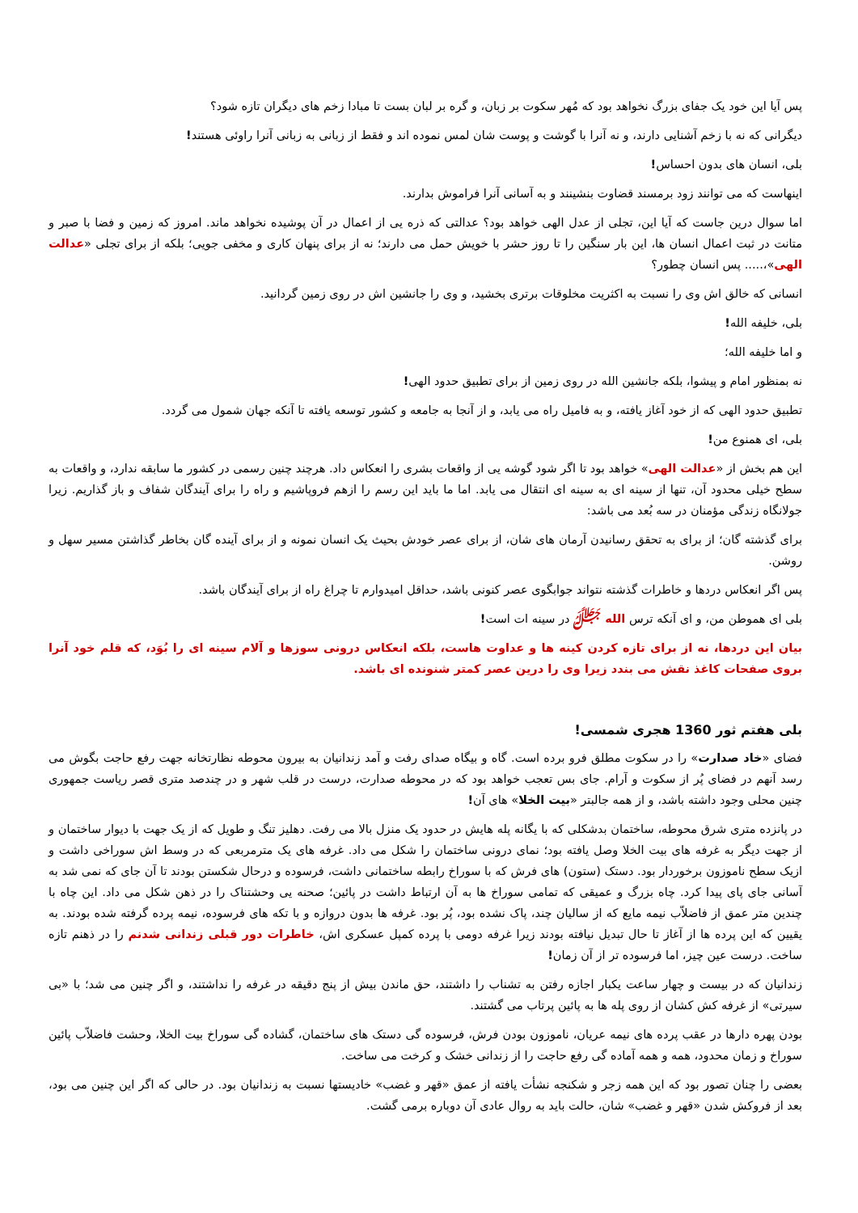پس آیا این خود یک جفای بزرگ نخواهد بود که مُهر سکوت بر زبان، و گره بر لبان بست تا مبادا زخم های دیگران تازه شود؟
دیگرانی که نه با زخم آشنایی دارند، و نه آنرا با گوشت و پوست شان لمس نموده اند و فقط از زبانی به زبانی آنرا راوئی هستند!
بلی، انسان های بدون احساس!
اینهاست که می توانند زود برمسند قضاوت بنشینند و به آسانی آنرا فراموش بدارند.
اما سوال درین جاست که آیا این، تجلی از عدل الهی خواهد بود؟ عدالتی که ذره یی از اعمال در آن پوشیده نخواهد ماند. امروز که زمین و فضا با صبر و متانت در ثبت اعمال انسان ها، این بار سنگین را تا روز حشر با خویش حمل می دارند؛ نه از برای پنهان کاری و مخفی جویی؛ بلکه از برای تجلی «عدالت الهی»،..... پس انسان چطور؟
انسانی که خالق اش وی را نسبت به اکثریت مخلوقات برتری بخشید، و وی را جانشین اش در روی زمین گردانید.
بلی، خلیفه الله!
و اما خلیفه الله؛
نه بمنظور امام و پیشوا، بلکه جانشین الله در روی زمین از برای تطبیق حدود الهی!
تطبیق حدود الهی که از خود آغاز یافته، و به فامیل راه می یابد، و از آنجا به جامعه و کشور توسعه یافته تا آنکه جهان شمول می گردد.
بلی، ای همنوع من!
این هم بخش از «عدالت الهی» خواهد بود تا اگر شود گوشه یی از واقعات بشری را انعکاس داد. هرچند چنین رسمی در کشور ما سابقه ندارد، و واقعات به سطح خیلی محدود آن، تنها از سینه ای به سینه ای انتقال می یابد. اما ما باید این رسم را ازهم فروپاشیم و راه را برای آیندگان شفاف و باز گذاریم. زیرا جولانگاه زندگی مؤمنان در سه بُعد می باشد:
برای گذشته گان؛ از برای به تحقق رسانیدن آرمان های شان، از برای عصر خودش بحیث یک انسان نمونه و از برای آینده گان بخاطر گذاشتن مسیر سهل و روشن.
پس اگر انعکاس دردها و خاطرات گذشته نتواند جوابگوی عصر کنونی باشد، حداقل امیدوارم تا چراغ راه از برای آیندگان باشد.
بلی ای هموطن من، و ای آنکه ترس الله ﷻ در سینه ات است!
بیان این دردها، نه از برای تازه کردن کینه ها و عداوت هاست، بلکه انعکاس درونی سوزها و آلام سینه ای را بُوَد، که قلم خود آنرا بروی صفحات کاغذ نقش می بندد زیرا وی را درین عصر کمتر شنونده ای باشد.
بلی هفتم ثور 1360 هجری شمسی!
فضای «خاد صدارت» را در سکوت مطلق فرو برده است. گاه و بیگاه صدای رفت و آمد زندانیان به بیرون محوطه نظارتخانه جهت رفع حاجت بگوش می رسد آنهم در فضای پُر از سکوت و آرام. جای بس تعجب خواهد بود که در محوطه صدارت، درست در قلب شهر و در چندصد متری قصر ریاست جمهوری چنین محلی وجود داشته باشد، و از همه جالبتر «بیت الخلا» های آن!
در پانزده متری شرق محوطه، ساختمان بدشکلی که با یگانه پله هایش در حدود یک منزل بالا می رفت. دهلیز تنگ و طویل که از یک جهت با دیوار ساختمان و از جهت دیگر به غرفه های بیت الخلا وصل یافته بود؛ نمای درونی ساختمان را شکل می داد. غرفه های یک مترمربعی که در وسط اش سوراخی داشت و ازیک سطح ناموزون برخوردار بود. دستک (ستون) های فرش که با سوراخ رابطه ساختمانی داشت، فرسوده و درحال شکستن بودند تا آن جای که نمی شد به آسانی جای پای پیدا کرد. چاه بزرگ و عمیقی که تمامی سوراخ ها به آن ارتباط داشت در پائین؛ صحنه یی وحشتناک را در ذهن شکل می داد. این چاه با چندین متر عمق از فاضلاّب نیمه مایع که از سالیان چند، پاک نشده بود، پُر بود. غرفه ها بدون دروازه و با تکه های فرسوده، نیمه پرده گرفته شده بودند. به یقیین که این پرده ها از آغاز تا حال تبدیل نیافته بودند زیرا غرفه دومی با پرده کمپل عسکری اش، خاطرات دور قبلی زندانی شدنم را در ذهنم تازه ساخت. درست عین چیز، اما فرسوده تر از آن زمان!
زندانیان که در بیست و چهار ساعت یکبار اجازه رفتن به تشناب را داشتند، حق ماندن بیش از پنج دقیقه در غرفه را نداشتند، و اگر چنین می شد؛ با «بی سیرتی» از غرفه کش کشان از روی پله ها به پائین پرتاب می گشتند.
بودن پهره دارها در عقب پرده های نیمه عریان، ناموزون بودن فرش، فرسوده گی دستک های ساختمان، گشاده گی سوراخ بیت الخلا، وحشت فاضلاّب پائین سوراخ و زمان محدود، همه و همه آماده گی رفع حاجت را از زندانی خشک و کرخت می ساخت.
بعضی را چنان تصور بود که این همه زجر و شکنجه نشأت یافته از عمق «قهر و غضب» خادیستها نسبت به زندانیان بود. در حالی که اگر این چنین می بود، بعد از فروکش شدن «قهر و غضب» شان، حالت باید به روال عادی آن دوباره برمی گشت.